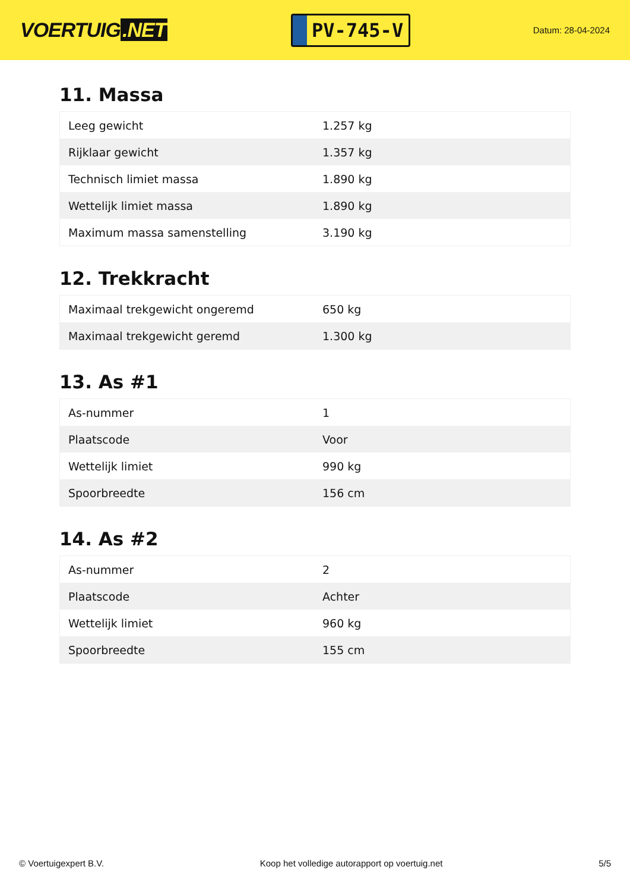VOERTUIG.NET
PV-745-V
Datum: 28-04-2024
11. Massa
| Leeg gewicht | 1.257 kg |
| Rijklaar gewicht | 1.357 kg |
| Technisch limiet massa | 1.890 kg |
| Wettelijk limiet massa | 1.890 kg |
| Maximum massa samenstelling | 3.190 kg |
12. Trekkracht
| Maximaal trekgewicht ongeremd | 650 kg |
| Maximaal trekgewicht geremd | 1.300 kg |
13. As #1
| As-nummer | 1 |
| Plaatscode | Voor |
| Wettelijk limiet | 990 kg |
| Spoorbreedte | 156 cm |
14. As #2
| As-nummer | 2 |
| Plaatscode | Achter |
| Wettelijk limiet | 960 kg |
| Spoorbreedte | 155 cm |
© Voertuigexpert B.V. Koop het volledige autorapport op voertuig.net 5/5